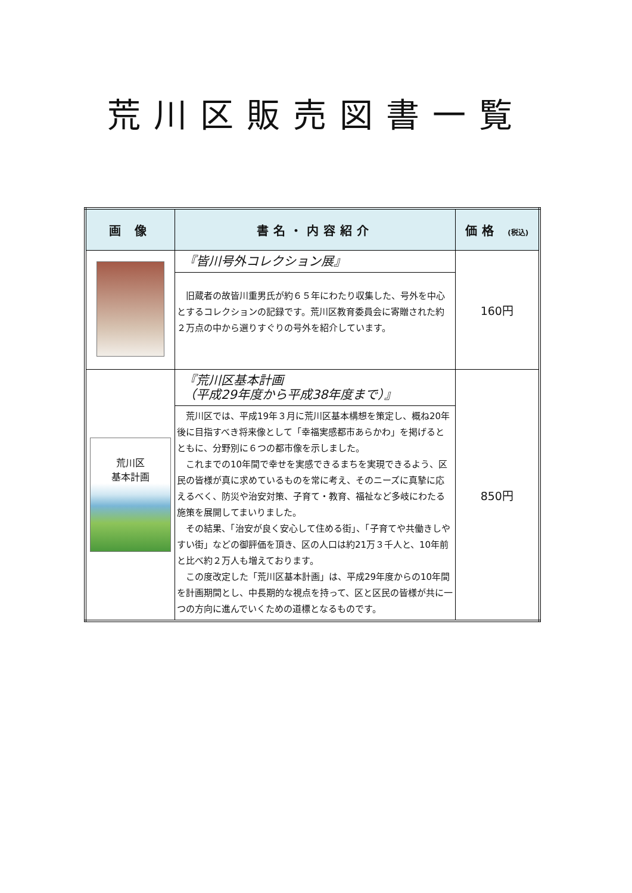荒川区販売図書一覧
| 画 像 | 書名・内容紹介 | 価格 (税込) |
| --- | --- | --- |
| | 『皆川号外コレクション展』 旧蔵者の故皆川重男氏が約６５年にわたり収集した、号外を中心とするコレクションの記録です。荒川区教育委員会に寄贈された約２万点の中から選りすぐりの号外を紹介しています。 | 160円 |
| 荒川区 基本計画 | 『荒川区基本計画 （平成29年度から平成38年度まで）』 荒川区では、平成19年３月に荒川区基本構想を策定し、概ね20年後に目指すべき将来像として「幸福実感都市あらかわ」を掲げるとともに、分野別に６つの都市像を示しました。 これまでの10年間で幸せを実感できるまちを実現できるよう、区民の皆様が真に求めているものを常に考え、そのニーズに真摯に応えるべく、防災や治安対策、子育て・教育、福祉など多岐にわたる施策を展開してまいりました。 その結果、「治安が良く安心して住める街」、「子育てや共働きしやすい街」などの御評価を頂き、区の人口は約21万３千人と、10年前と比べ約２万人も増えております。 この度改定した「荒川区基本計画」は、平成29年度からの10年間を計画期間とし、中長期的な視点を持って、区と区民の皆様が共に一つの方向に進んでいくための道標となるものです。 | 850円 |